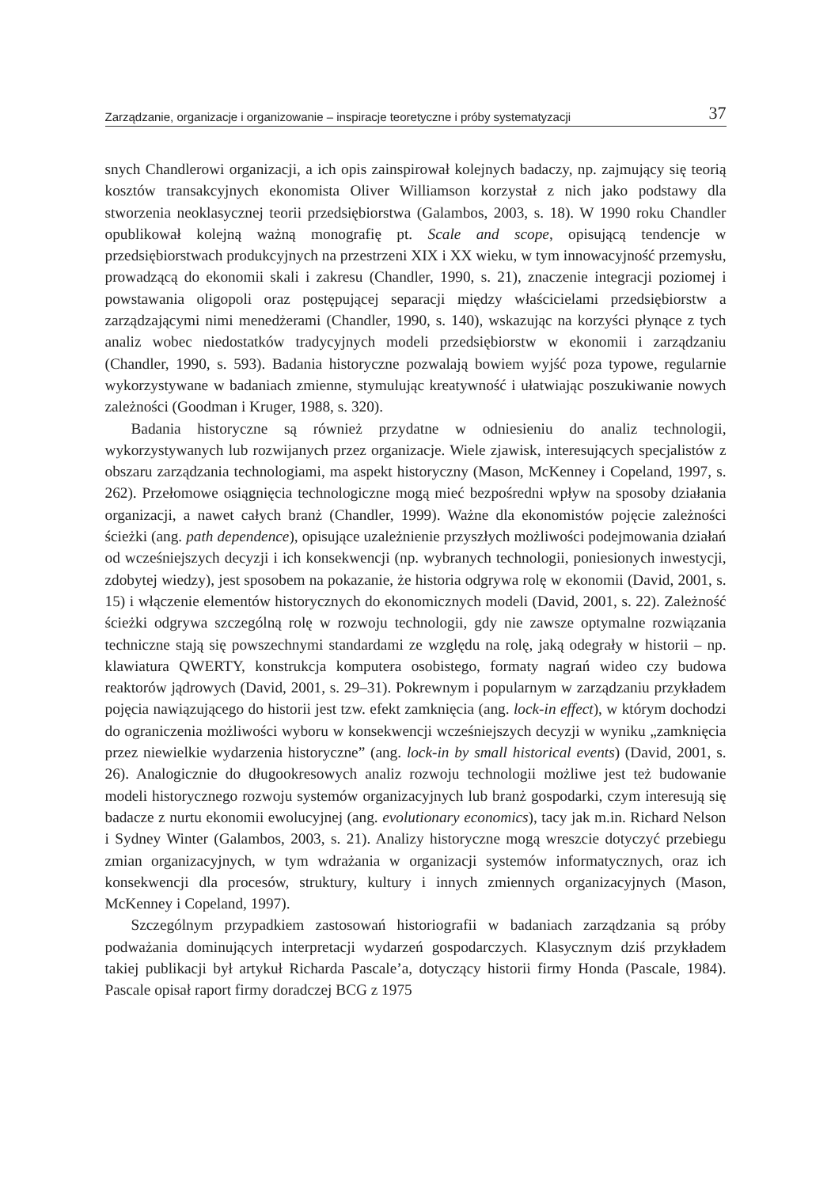Zarządzanie, organizacje i organizowanie – inspiracje teoretyczne i próby systematyzacji 37
snych Chandlerowi organizacji, a ich opis zainspirował kolejnych badaczy, np. zajmujący się teorią kosztów transakcyjnych ekonomista Oliver Williamson korzystał z nich jako podstawy dla stworzenia neoklasycznej teorii przedsiębiorstwa (Galambos, 2003, s. 18). W 1990 roku Chandler opublikował kolejną ważną monografię pt. Scale and scope, opisującą tendencje w przedsiębiorstwach produkcyjnych na przestrzeni XIX i XX wieku, w tym innowacyjność przemysłu, prowadzącą do ekonomii skali i zakresu (Chandler, 1990, s. 21), znaczenie integracji poziomej i powstawania oligopoli oraz postępującej separacji między właścicielami przedsiębiorstw a zarządzającymi nimi menedżerami (Chandler, 1990, s. 140), wskazując na korzyści płynące z tych analiz wobec niedostatków tradycyjnych modeli przedsiębiorstw w ekonomii i zarządzaniu (Chandler, 1990, s. 593). Badania historyczne pozwalają bowiem wyjść poza typowe, regularnie wykorzystywane w badaniach zmienne, stymulując kreatywność i ułatwiając poszukiwanie nowych zależności (Goodman i Kruger, 1988, s. 320).
Badania historyczne są również przydatne w odniesieniu do analiz technologii, wykorzystywanych lub rozwijanych przez organizacje. Wiele zjawisk, interesujących specjalistów z obszaru zarządzania technologiami, ma aspekt historyczny (Mason, McKenney i Copeland, 1997, s. 262). Przełomowe osiągnięcia technologiczne mogą mieć bezpośredni wpływ na sposoby działania organizacji, a nawet całych branż (Chandler, 1999). Ważne dla ekonomistów pojęcie zależności ścieżki (ang. path dependence), opisujące uzależnienie przyszłych możliwości podejmowania działań od wcześniejszych decyzji i ich konsekwencji (np. wybranych technologii, poniesionych inwestycji, zdobytej wiedzy), jest sposobem na pokazanie, że historia odgrywa rolę w ekonomii (David, 2001, s. 15) i włączenie elementów historycznych do ekonomicznych modeli (David, 2001, s. 22). Zależność ścieżki odgrywa szczególną rolę w rozwoju technologii, gdy nie zawsze optymalne rozwiązania techniczne stają się powszechnymi standardami ze względu na rolę, jaką odegrały w historii – np. klawiatura QWERTY, konstrukcja komputera osobistego, formaty nagrań wideo czy budowa reaktorów jądrowych (David, 2001, s. 29–31). Pokrewnym i popularnym w zarządzaniu przykładem pojęcia nawiązującego do historii jest tzw. efekt zamknięcia (ang. lock-in effect), w którym dochodzi do ograniczenia możliwości wyboru w konsekwencji wcześniejszych decyzji w wyniku „zamknięcia przez niewielkie wydarzenia historyczne” (ang. lock-in by small historical events) (David, 2001, s. 26). Analogicznie do długookresowych analiz rozwoju technologii możliwe jest też budowanie modeli historycznego rozwoju systemów organizacyjnych lub branż gospodarki, czym interesują się badacze z nurtu ekonomii ewolucyjnej (ang. evolutionary economics), tacy jak m.in. Richard Nelson i Sydney Winter (Galambos, 2003, s. 21). Analizy historyczne mogą wreszcie dotyczyć przebiegu zmian organizacyjnych, w tym wdrażania w organizacji systemów informatycznych, oraz ich konsekwencji dla procesów, struktury, kultury i innych zmiennych organizacyjnych (Mason, McKenney i Copeland, 1997).
Szczególnym przypadkiem zastosowań historiografii w badaniach zarządzania są próby podważania dominujących interpretacji wydarzeń gospodarczych. Klasycznym dziś przykładem takiej publikacji był artykuł Richarda Pascale’a, dotyczący historii firmy Honda (Pascale, 1984). Pascale opisał raport firmy doradczej BCG z 1975